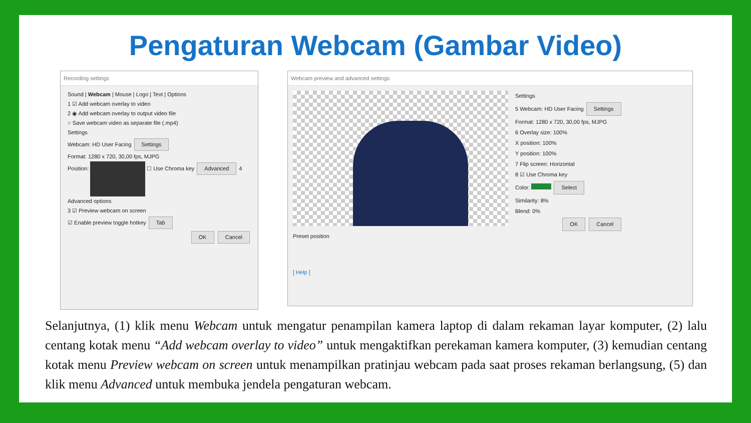Pengaturan Webcam (Gambar Video)
Recording settings
Sound | Webcam | Mouse | Logo | Text | Options
1 ☑ Add webcam overlay to video
2 ◉ Add webcam overlay to output video file
○ Save webcam video as separate file (.mp4)
Settings
Webcam: HD User Facing Settings
Format: 1280 x 720, 30,00 fps, MJPG
Position: ☐ Use Chroma key Advanced 4
Advanced options
3 ☑ Preview webcam on screen
☑ Enable preview toggle hotkey Tab
OK Cancel
Webcam preview and advanced settings
Preset position
[ Help ]
Settings
5 Webcam: HD User Facing Settings
Format: 1280 x 720, 30,00 fps, MJPG
6 Overlay size: 100%
X position: 100%
Y position: 100%
7 Flip screen: Horizontal
8 ☑ Use Chroma key
Color: Select
Similarity: 8%
Blend: 0%
OK Cancel
Selanjutnya, (1) klik menu Webcam untuk mengatur penampilan kamera laptop di dalam rekaman layar komputer, (2) lalu centang kotak menu “Add webcam overlay to video” untuk mengaktifkan perekaman kamera komputer, (3) kemudian centang kotak menu Preview webcam on screen untuk menampilkan pratinjau webcam pada saat proses rekaman berlangsung, (5) dan klik menu Advanced untuk membuka jendela pengaturan webcam.